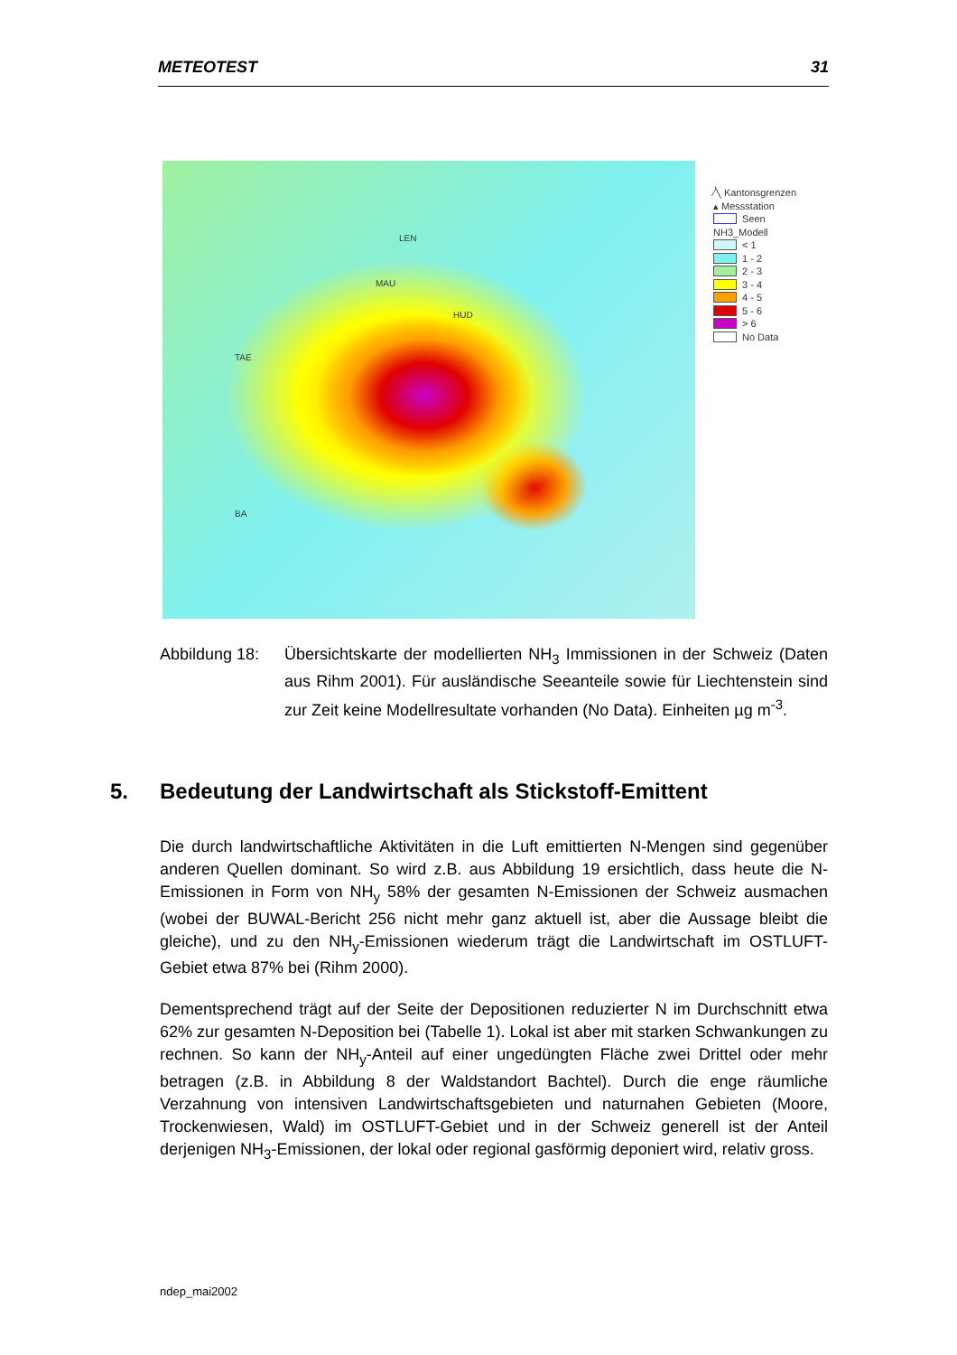METEOTEST 31
LEN
MAU
HUD
TAE
BA
⁄╲ Kantonsgrenzen
▴ Messstation
Seen
NH3_Modell
< 1
1 - 2
2 - 3
3 - 4
4 - 5
5 - 6
> 6
No Data
Abbildung 18:
Übersichtskarte der modellierten NH<sub>3</sub> Immissionen in der Schweiz (Daten aus Rihm 2001). Für ausländische Seeanteile sowie für Liechtenstein sind zur Zeit keine Modellresultate vorhanden (No Data). Einheiten µg m<sup>-3</sup>.
5. Bedeutung der Landwirtschaft als Stickstoff-Emittent
Die durch landwirtschaftliche Aktivitäten in die Luft emittierten N-Mengen sind gegenüber anderen Quellen dominant. So wird z.B. aus Abbildung 19 ersichtlich, dass heute die N-Emissionen in Form von NH<sub>y</sub> 58% der gesamten N-Emissionen der Schweiz ausmachen (wobei der BUWAL-Bericht 256 nicht mehr ganz aktuell ist, aber die Aussage bleibt die gleiche), und zu den NH<sub>y</sub>-Emissionen wiederum trägt die Landwirtschaft im OSTLUFT-Gebiet etwa 87% bei (Rihm 2000).
Dementsprechend trägt auf der Seite der Depositionen reduzierter N im Durchschnitt etwa 62% zur gesamten N-Deposition bei (Tabelle 1). Lokal ist aber mit starken Schwankungen zu rechnen. So kann der NH<sub>y</sub>-Anteil auf einer ungedüngten Fläche zwei Drittel oder mehr betragen (z.B. in Abbildung 8 der Waldstandort Bachtel). Durch die enge räumliche Verzahnung von intensiven Landwirtschaftsgebieten und naturnahen Gebieten (Moore, Trockenwiesen, Wald) im OSTLUFT-Gebiet und in der Schweiz generell ist der Anteil derjenigen NH<sub>3</sub>-Emissionen, der lokal oder regional gasförmig deponiert wird, relativ gross.
ndep_mai2002